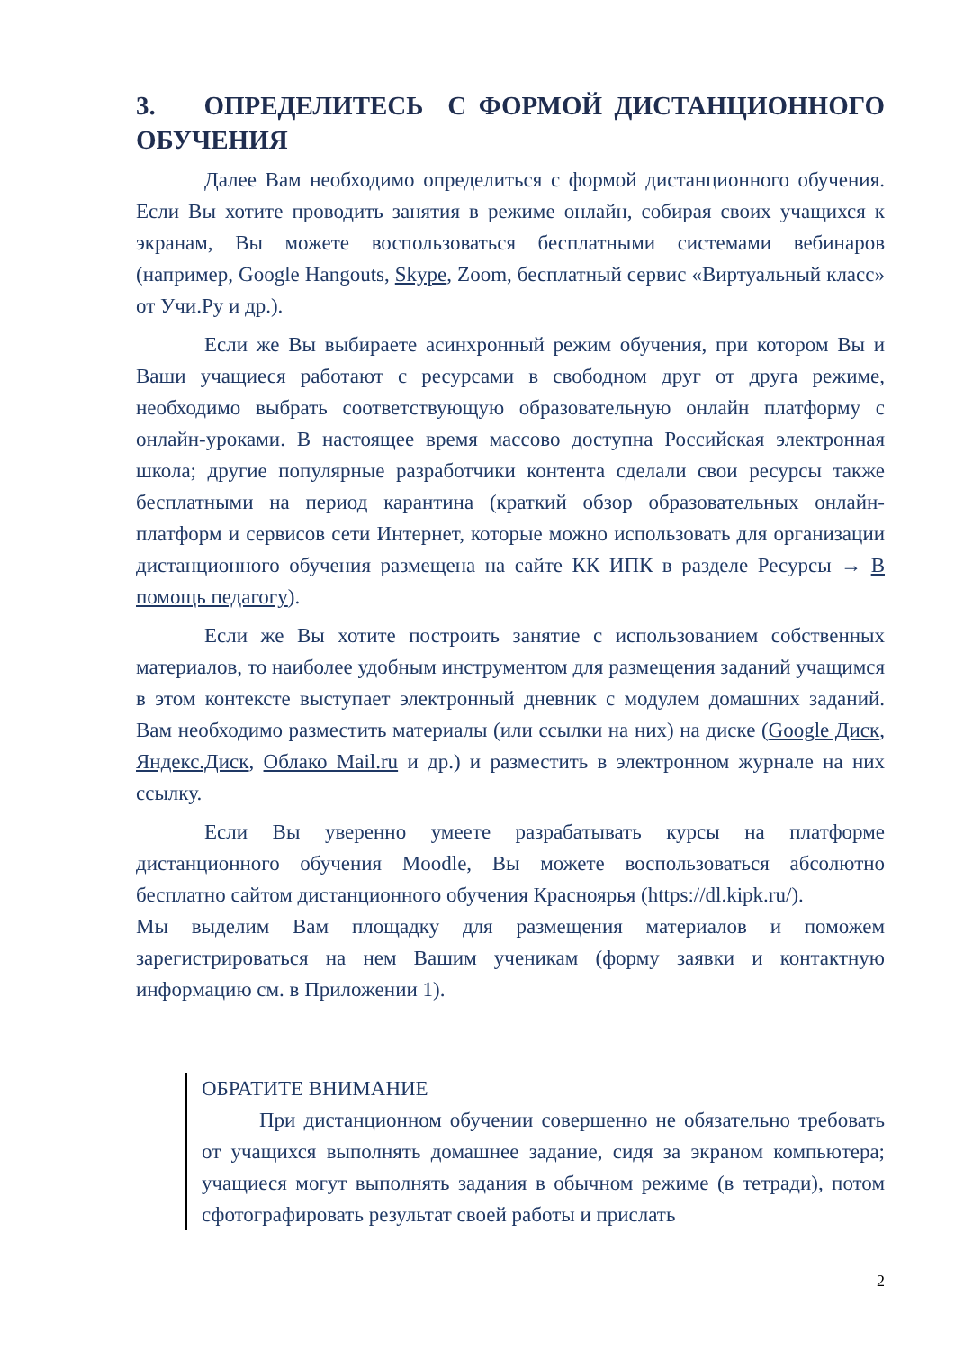3. ОПРЕДЕЛИТЕСЬ С ФОРМОЙ ДИСТАНЦИОННОГО ОБУЧЕНИЯ
Далее Вам необходимо определиться с формой дистанционного обучения. Если Вы хотите проводить занятия в режиме онлайн, собирая своих учащихся к экранам, Вы можете воспользоваться бесплатными системами вебинаров (например, Google Hangouts, Skype, Zoom, бесплатный сервис «Виртуальный класс» от Учи.Ру и др.).
Если же Вы выбираете асинхронный режим обучения, при котором Вы и Ваши учащиеся работают с ресурсами в свободном друг от друга режиме, необходимо выбрать соответствующую образовательную онлайн платформу с онлайн-уроками. В настоящее время массово доступна Российская электронная школа; другие популярные разработчики контента сделали свои ресурсы также бесплатными на период карантина (краткий обзор образовательных онлайн-платформ и сервисов сети Интернет, которые можно использовать для организации дистанционного обучения размещена на сайте КК ИПК в разделе Ресурсы → В помощь педагогу).
Если же Вы хотите построить занятие с использованием собственных материалов, то наиболее удобным инструментом для размещения заданий учащимся в этом контексте выступает электронный дневник с модулем домашних заданий. Вам необходимо разместить материалы (или ссылки на них) на диске (Google Диск, Яндекс.Диск, Облако Mail.ru и др.) и разместить в электронном журнале на них ссылку.
Если Вы уверенно умеете разрабатывать курсы на платформе дистанционного обучения Moodle, Вы можете воспользоваться абсолютно бесплатно сайтом дистанционного обучения Красноярья (https://dl.kipk.ru/).
Мы выделим Вам площадку для размещения материалов и поможем зарегистрироваться на нем Вашим ученикам (форму заявки и контактную информацию см. в Приложении 1).
ОБРАТИТЕ ВНИМАНИЕ
При дистанционном обучении совершенно не обязательно требовать от учащихся выполнять домашнее задание, сидя за экраном компьютера; учащиеся могут выполнять задания в обычном режиме (в тетради), потом сфотографировать результат своей работы и прислать
2